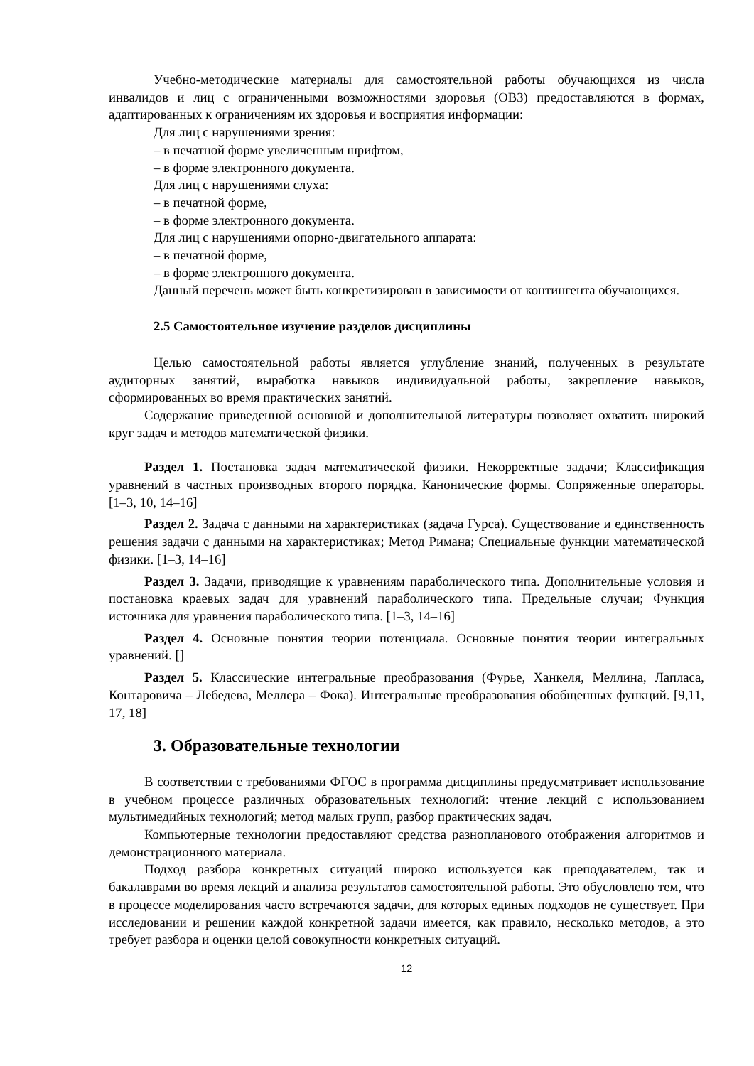Учебно-методические материалы для самостоятельной работы обучающихся из числа инвалидов и лиц с ограниченными возможностями здоровья (ОВЗ) предоставляются в формах, адаптированных к ограничениям их здоровья и восприятия информации:
Для лиц с нарушениями зрения:
– в печатной форме увеличенным шрифтом,
– в форме электронного документа.
Для лиц с нарушениями слуха:
– в печатной форме,
– в форме электронного документа.
Для лиц с нарушениями опорно-двигательного аппарата:
– в печатной форме,
– в форме электронного документа.
Данный перечень может быть конкретизирован в зависимости от контингента обучающихся.
2.5 Самостоятельное изучение разделов дисциплины
Целью самостоятельной работы является углубление знаний, полученных в результате аудиторных занятий, выработка навыков индивидуальной работы, закрепление навыков, сформированных во время практических занятий.
Содержание приведенной основной и дополнительной литературы позволяет охватить широкий круг задач и методов математической физики.
Раздел 1. Постановка задач математической физики. Некорректные задачи; Классификация уравнений в частных производных второго порядка. Канонические формы. Сопряженные операторы. [1–3, 10, 14–16]
Раздел 2. Задача с данными на характеристиках (задача Гурса). Существование и единственность решения задачи с данными на характеристиках; Метод Римана; Специальные функции математической физики. [1–3, 14–16]
Раздел 3. Задачи, приводящие к уравнениям параболического типа. Дополнительные условия и постановка краевых задач для уравнений параболического типа. Предельные случаи; Функция источника для уравнения параболического типа. [1–3, 14–16]
Раздел 4. Основные понятия теории потенциала. Основные понятия теории интегральных уравнений. []
Раздел 5. Классические интегральные преобразования (Фурье, Ханкеля, Меллина, Лапласа, Контаровича – Лебедева, Меллера – Фока). Интегральные преобразования обобщенных функций. [9,11, 17, 18]
3. Образовательные технологии
В соответствии с требованиями ФГОС в программа дисциплины предусматривает использование в учебном процессе различных образовательных технологий: чтение лекций с использованием мультимедийных технологий; метод малых групп, разбор практических задач.
Компьютерные технологии предоставляют средства разнопланового отображения алгоритмов и демонстрационного материала.
Подход разбора конкретных ситуаций широко используется как преподавателем, так и бакалаврами во время лекций и анализа результатов самостоятельной работы. Это обусловлено тем, что в процессе моделирования часто встречаются задачи, для которых единых подходов не существует. При исследовании и решении каждой конкретной задачи имеется, как правило, несколько методов, а это требует разбора и оценки целой совокупности конкретных ситуаций.
12